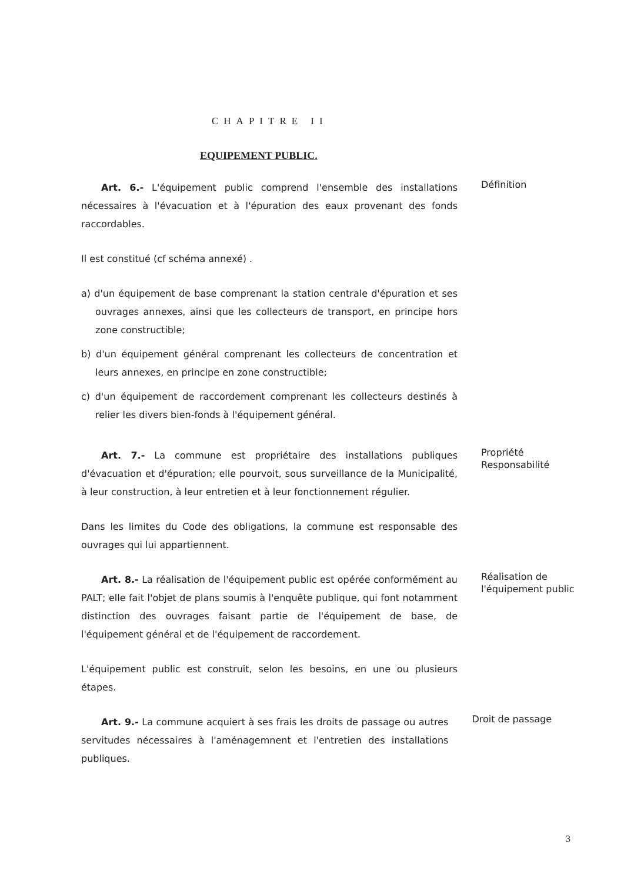CHAPITRE II
EQUIPEMENT PUBLIC.
Art. 6.- L'équipement public comprend l'ensemble des installations nécessaires à l'évacuation et à l'épuration des eaux provenant des fonds raccordables.
Il est constitué (cf schéma annexé) .
a) d'un équipement de base comprenant la station centrale d'épuration et ses ouvrages annexes, ainsi que les collecteurs de transport, en principe hors zone constructible;
b) d'un équipement général comprenant les collecteurs de concentration et leurs annexes, en principe en zone constructible;
c) d'un équipement de raccordement comprenant les collecteurs destinés à relier les divers bien-fonds à l'équipement général.
Définition
Art. 7.- La commune est propriétaire des installations publiques d'évacuation et d'épuration; elle pourvoit, sous surveillance de la Municipalité, à leur construction, à leur entretien et à leur fonctionnement régulier.
Dans les limites du Code des obligations, la commune est responsable des ouvrages qui lui appartiennent.
Propriété
Responsabilité
Art. 8.- La réalisation de l'équipement public est opérée conformément au PALT; elle fait l'objet de plans soumis à l'enquête publique, qui font notamment distinction des ouvrages faisant partie de l'équipement de base, de l'équipement général et de l'équipement de raccordement.
L'équipement public est construit, selon les besoins, en une ou plusieurs étapes.
Réalisation de l'équipement public
Art. 9.- La commune acquiert à ses frais les droits de passage ou autres servitudes nécessaires à l'aménagemnent et l'entretien des installations publiques.
Droit de passage
3